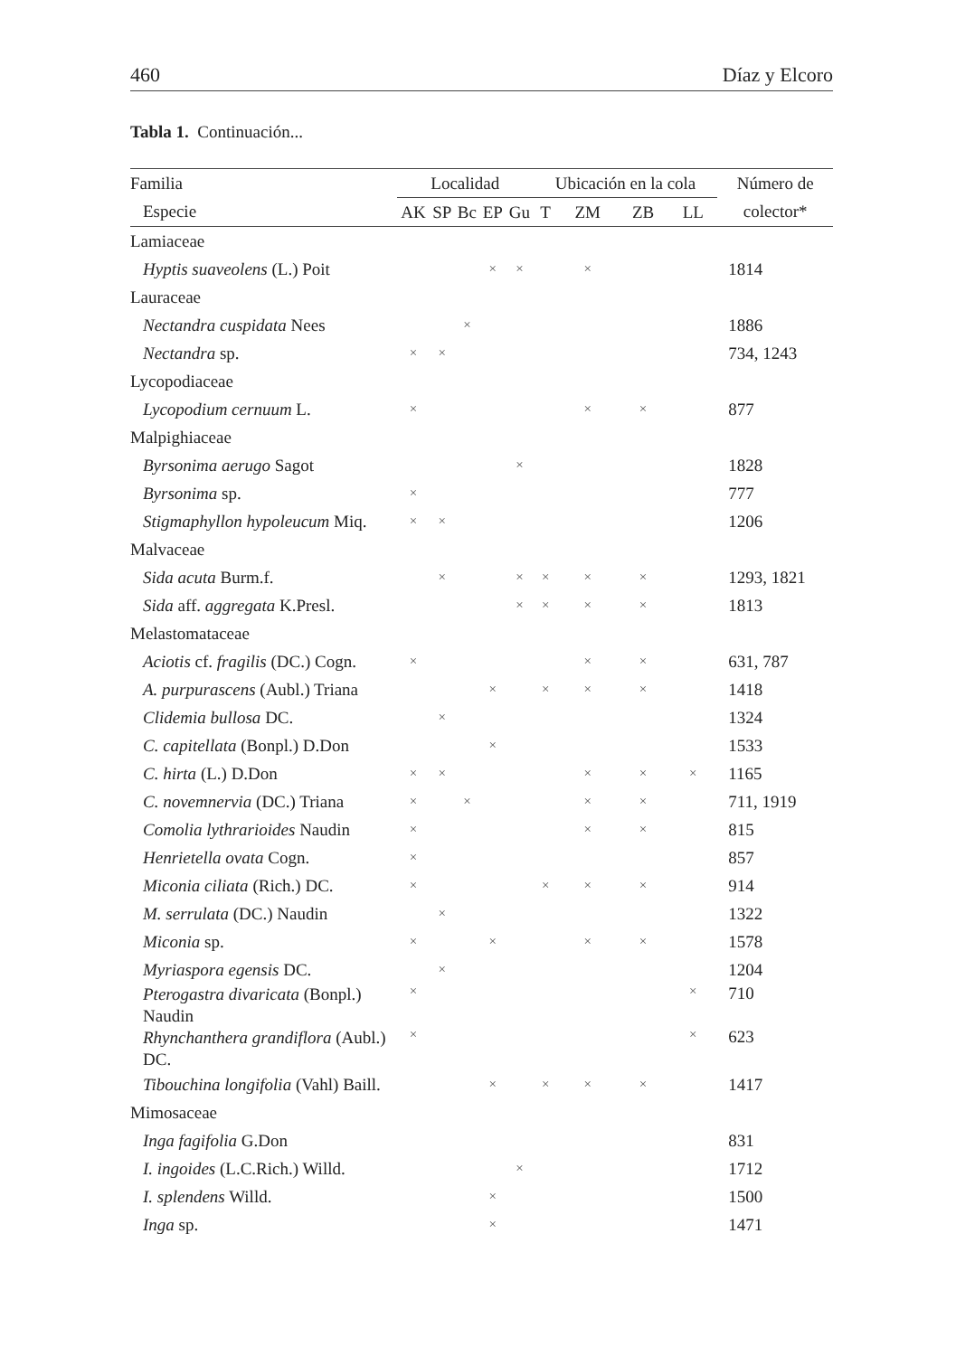460 Díaz y Elcoro
Tabla 1. Continuación...
| Familia | Localidad | | | | | Ubicación en la cola | | | | Número de |
| --- | --- | --- | --- | --- | --- | --- | --- | --- | --- | --- |
| Especie | AK | SP | Bc | EP | Gu | T | ZM | ZB | LL | colector* |
| Lamiaceae | | | | | | | | | | |
| Hyptis suaveolens (L.) Poit | | | | × | × | | × | | | 1814 |
| Lauraceae | | | | | | | | | | |
| Nectandra cuspidata Nees | | | × | | | | | | | 1886 |
| Nectandra sp. | × | × | | | | | | | | 734, 1243 |
| Lycopodiaceae | | | | | | | | | | |
| Lycopodium cernuum L. | × | | | | | | × | × | | 877 |
| Malpighiaceae | | | | | | | | | | |
| Byrsonima aerugo Sagot | | | | | × | | | | | 1828 |
| Byrsonima sp. | × | | | | | | | | | 777 |
| Stigmaphyllon hypoleucum Miq. | × | × | | | | | | | | 1206 |
| Malvaceae | | | | | | | | | | |
| Sida acuta Burm.f. | | × | | | × | × | × | × | | 1293, 1821 |
| Sida aff. aggregata K.Presl. | | | | | × | × | × | × | | 1813 |
| Melastomataceae | | | | | | | | | | |
| Aciotis cf. fragilis (DC.) Cogn. | × | | | | | | × | × | | 631, 787 |
| A. purpurascens (Aubl.) Triana | | | | × | | × | × | × | | 1418 |
| Clidemia bullosa DC. | | × | | | | | | | | 1324 |
| C. capitellata (Bonpl.) D.Don | | | | × | | | | | | 1533 |
| C. hirta (L.) D.Don | × | × | | | | | × | × | × | 1165 |
| C. novemnervia (DC.) Triana | × | | × | | | | × | × | | 711, 1919 |
| Comolia lythrarioides Naudin | × | | | | | | × | × | | 815 |
| Henrietella ovata Cogn. | × | | | | | | | | | 857 |
| Miconia ciliata (Rich.) DC. | × | | | | | × | × | × | | 914 |
| M. serrulata (DC.) Naudin | | × | | | | | | | | 1322 |
| Miconia sp. | × | | | × | | | × | × | | 1578 |
| Myriaspora egensis DC. | | × | | | | | | | | 1204 |
| Pterogastra divaricata (Bonpl.) Naudin | × | | | | | | | | × | 710 |
| Rhynchanthera grandiflora (Aubl.) DC. | × | | | | | | | | × | 623 |
| Tibouchina longifolia (Vahl) Baill. | | | | × | | × | × | × | | 1417 |
| Mimosaceae | | | | | | | | | | |
| Inga fagifolia G.Don | | | | | | | | | | 831 |
| I. ingoides (L.C.Rich.) Willd. | | | | | × | | | | | 1712 |
| I. splendens Willd. | | | | × | | | | | | 1500 |
| Inga sp. | | | | × | | | | | | 1471 |